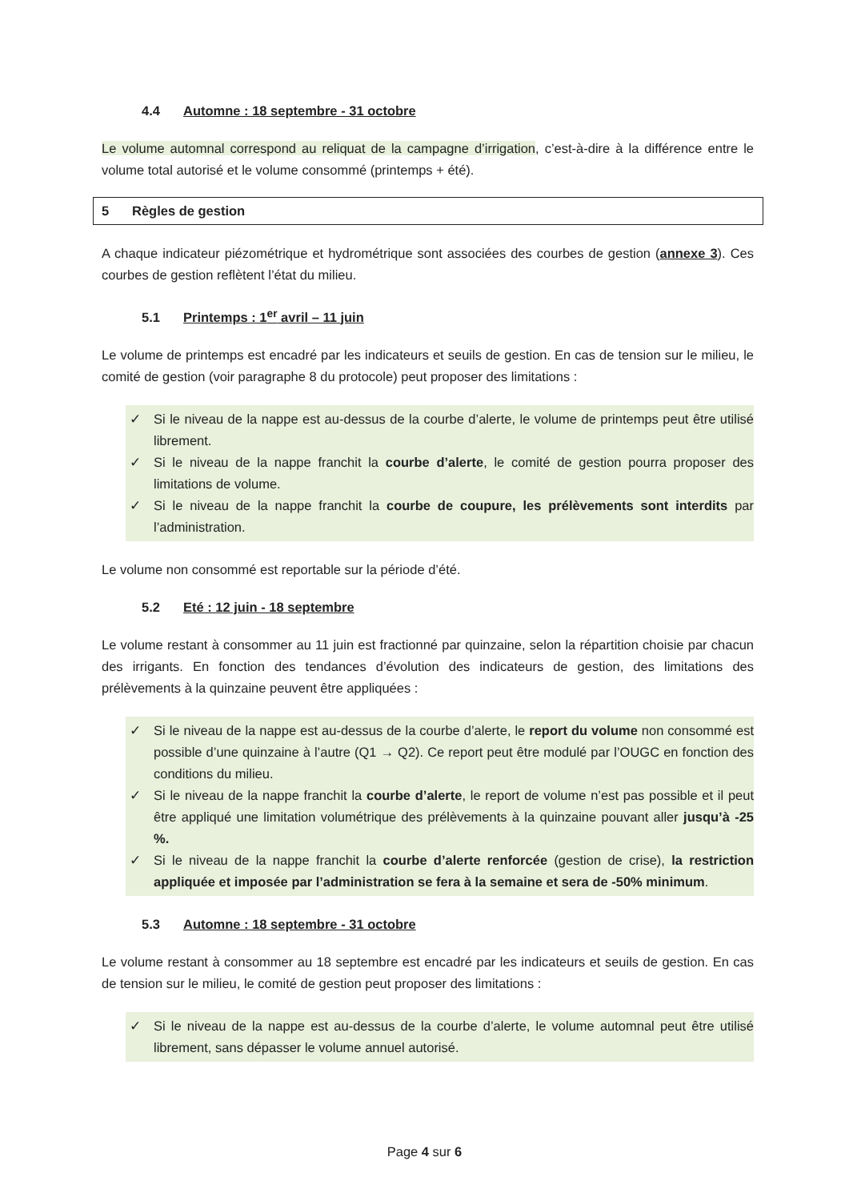4.4 Automne : 18 septembre - 31 octobre
Le volume automnal correspond au reliquat de la campagne d’irrigation, c’est-à-dire à la différence entre le volume total autorisé et le volume consommé (printemps + été).
5 Règles de gestion
A chaque indicateur piézométrique et hydrométrique sont associées des courbes de gestion (annexe 3). Ces courbes de gestion reflètent l’état du milieu.
5.1 Printemps : 1<sup>er</sup> avril – 11 juin
Le volume de printemps est encadré par les indicateurs et seuils de gestion. En cas de tension sur le milieu, le comité de gestion (voir paragraphe 8 du protocole) peut proposer des limitations :
✓ Si le niveau de la nappe est au-dessus de la courbe d’alerte, le volume de printemps peut être utilisé librement.
✓ Si le niveau de la nappe franchit la courbe d’alerte, le comité de gestion pourra proposer des limitations de volume.
✓ Si le niveau de la nappe franchit la courbe de coupure, les prélèvements sont interdits par l’administration.
Le volume non consommé est reportable sur la période d’été.
5.2 Eté : 12 juin - 18 septembre
Le volume restant à consommer au 11 juin est fractionné par quinzaine, selon la répartition choisie par chacun des irrigants. En fonction des tendances d’évolution des indicateurs de gestion, des limitations des prélèvements à la quinzaine peuvent être appliquées :
✓ Si le niveau de la nappe est au-dessus de la courbe d’alerte, le report du volume non consommé est possible d’une quinzaine à l’autre (Q1 → Q2). Ce report peut être modulé par l’OUGC en fonction des conditions du milieu.
✓ Si le niveau de la nappe franchit la courbe d’alerte, le report de volume n’est pas possible et il peut être appliqué une limitation volumétrique des prélèvements à la quinzaine pouvant aller jusqu’à -25 %.
✓ Si le niveau de la nappe franchit la courbe d’alerte renforcée (gestion de crise), la restriction appliquée et imposée par l’administration se fera à la semaine et sera de -50% minimum.
5.3 Automne : 18 septembre - 31 octobre
Le volume restant à consommer au 18 septembre est encadré par les indicateurs et seuils de gestion. En cas de tension sur le milieu, le comité de gestion peut proposer des limitations :
✓ Si le niveau de la nappe est au-dessus de la courbe d’alerte, le volume automnal peut être utilisé librement, sans dépasser le volume annuel autorisé.
Page 4 sur 6